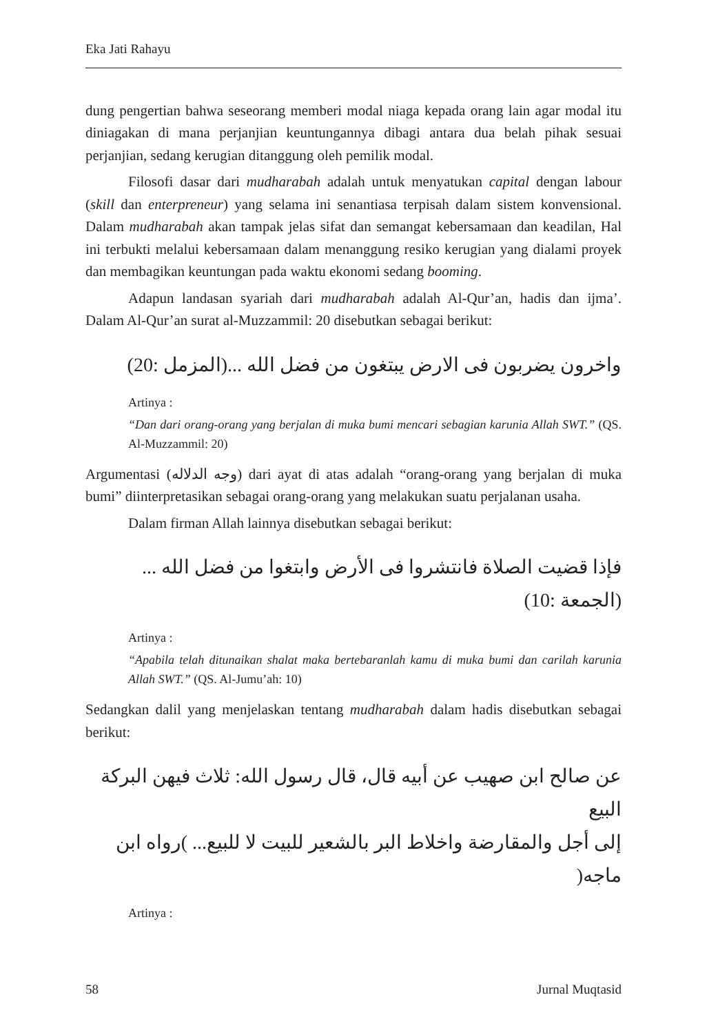Eka Jati Rahayu
dung pengertian bahwa seseorang memberi modal niaga kepada orang lain agar modal itu diniagakan di mana perjanjian keuntungannya dibagi antara dua belah pihak sesuai perjanjian, sedang kerugian ditanggung oleh pemilik modal.
Filosofi dasar dari mudharabah adalah untuk menyatukan capital dengan labour (skill dan enterpreneur) yang selama ini senantiasa terpisah dalam sistem konvensional. Dalam mudharabah akan tampak jelas sifat dan semangat kebersamaan dan keadilan, Hal ini terbukti melalui kebersamaan dalam menanggung resiko kerugian yang dialami proyek dan membagikan keuntungan pada waktu ekonomi sedang booming.
Adapun landasan syariah dari mudharabah adalah Al-Qur’an, hadis dan ijma’. Dalam Al-Qur’an surat al-Muzzammil: 20 disebutkan sebagai berikut:
واخرون يضربون فى الارض يبتغون من فضل الله ...(المزمل :20)
Artinya :
“Dan dari orang-orang yang berjalan di muka bumi mencari sebagian karunia Allah SWT.” (QS. Al-Muzzammil: 20)
Argumentasi (وجه الدلاله) dari ayat di atas adalah “orang-orang yang berjalan di muka bumi” diinterpretasikan sebagai orang-orang yang melakukan suatu perjalanan usaha.
Dalam firman Allah lainnya disebutkan sebagai berikut:
فإذا قضيت الصلاة فانتشروا فى الأرض وابتغوا من فضل الله ... (الجمعة :10)
Artinya :
“Apabila telah ditunaikan shalat maka bertebaranlah kamu di muka bumi dan carilah karunia Allah SWT.” (QS. Al-Jumu’ah: 10)
Sedangkan dalil yang menjelaskan tentang mudharabah dalam hadis disebutkan sebagai berikut:
عن صالح ابن صهيب عن أبيه قال، قال رسول الله: ثلاث فيهن البركة البيع
إلى أجل والمقارضة واخلاط البر بالشعير للبيت لا للبيع... )رواه ابن ماجه(
Artinya :
58 Jurnal Muqtasid